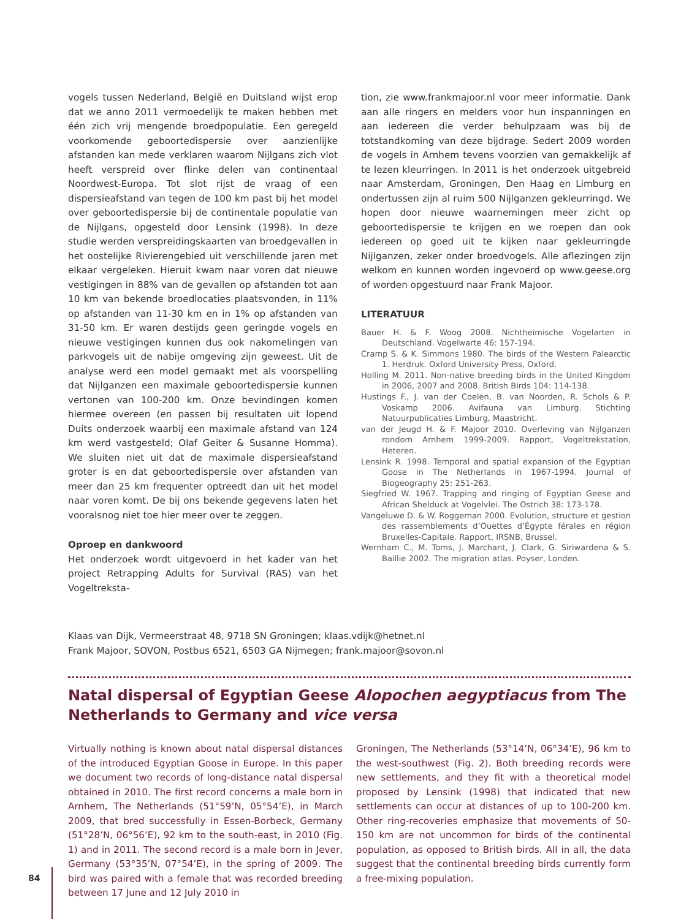vogels tussen Nederland, België en Duitsland wijst erop dat we anno 2011 vermoedelijk te maken hebben met één zich vrij mengende broedpopulatie. Een geregeld voorkomende geboortedispersie over aanzienlijke afstanden kan mede verklaren waarom Nijlgans zich vlot heeft verspreid over flinke delen van continentaal Noordwest-Europa. Tot slot rijst de vraag of een dispersieafstand van tegen de 100 km past bij het model over geboortedispersie bij de continentale populatie van de Nijlgans, opgesteld door Lensink (1998). In deze studie werden verspreidingskaarten van broedgevallen in het oostelijke Rivierengebied uit verschillende jaren met elkaar vergeleken. Hieruit kwam naar voren dat nieuwe vestigingen in 88% van de gevallen op afstanden tot aan 10 km van bekende broedlocaties plaatsvonden, in 11% op afstanden van 11-30 km en in 1% op afstanden van 31-50 km. Er waren destijds geen geringde vogels en nieuwe vestigingen kunnen dus ook nakomelingen van parkvogels uit de nabije omgeving zijn geweest. Uit de analyse werd een model gemaakt met als voorspelling dat Nijlganzen een maximale geboortedispersie kunnen vertonen van 100-200 km. Onze bevindingen komen hiermee overeen (en passen bij resultaten uit lopend Duits onderzoek waarbij een maximale afstand van 124 km werd vastgesteld; Olaf Geiter & Susanne Homma). We sluiten niet uit dat de maximale dispersieafstand groter is en dat geboortedispersie over afstanden van meer dan 25 km frequenter optreedt dan uit het model naar voren komt. De bij ons bekende gegevens laten het vooralsnog niet toe hier meer over te zeggen.
Oproep en dankwoord
Het onderzoek wordt uitgevoerd in het kader van het project Retrapping Adults for Survival (RAS) van het Vogeltreksta-
tion, zie www.frankmajoor.nl voor meer informatie. Dank aan alle ringers en melders voor hun inspanningen en aan iedereen die verder behulpzaam was bij de totstandkoming van deze bijdrage. Sedert 2009 worden de vogels in Arnhem tevens voorzien van gemakkelijk af te lezen kleurringen. In 2011 is het onderzoek uitgebreid naar Amsterdam, Groningen, Den Haag en Limburg en ondertussen zijn al ruim 500 Nijlganzen gekleurringd. We hopen door nieuwe waarnemingen meer zicht op geboortedispersie te krijgen en we roepen dan ook iedereen op goed uit te kijken naar gekleurringde Nijlganzen, zeker onder broedvogels. Alle aflezingen zijn welkom en kunnen worden ingevoerd op www.geese.org of worden opgestuurd naar Frank Majoor.
LITERATUUR
Bauer H. & F. Woog 2008. Nichtheimische Vogelarten in Deutschland. Vogelwarte 46: 157-194.
Cramp S. & K. Simmons 1980. The birds of the Western Palearctic 1. Herdruk. Oxford University Press, Oxford.
Holling M. 2011. Non-native breeding birds in the United Kingdom in 2006, 2007 and 2008. British Birds 104: 114-138.
Hustings F., J. van der Coelen, B. van Noorden, R. Schols & P. Voskamp 2006. Avifauna van Limburg. Stichting Natuurpublicaties Limburg, Maastricht.
van der Jeugd H. & F. Majoor 2010. Overleving van Nijlganzen rondom Arnhem 1999-2009. Rapport, Vogeltrekstation, Heteren.
Lensink R. 1998. Temporal and spatial expansion of the Egyptian Goose in The Netherlands in 1967-1994. Journal of Biogeography 25: 251-263.
Siegfried W. 1967. Trapping and ringing of Egyptian Geese and African Shelduck at Vogelvlei. The Ostrich 38: 173-178.
Vangeluwe D. & W. Roggeman 2000. Evolution, structure et gestion des rassemblements d’Ouettes d’Égypte férales en région Bruxelles-Capitale. Rapport, IRSNB, Brussel.
Wernham C., M. Toms, J. Marchant, J. Clark, G. Siriwardena & S. Baillie 2002. The migration atlas. Poyser, Londen.
Klaas van Dijk, Vermeerstraat 48, 9718 SN Groningen; klaas.vdijk@hetnet.nl
Frank Majoor, SOVON, Postbus 6521, 6503 GA Nijmegen; frank.majoor@sovon.nl
Natal dispersal of Egyptian Geese Alopochen aegyptiacus from The Netherlands to Germany and vice versa
Virtually nothing is known about natal dispersal distances of the introduced Egyptian Goose in Europe. In this paper we document two records of long-distance natal dispersal obtained in 2010. The first record concerns a male born in Arnhem, The Netherlands (51°59’N, 05°54’E), in March 2009, that bred successfully in Essen-Borbeck, Germany (51°28’N, 06°56’E), 92 km to the south-east, in 2010 (Fig. 1) and in 2011. The second record is a male born in Jever, Germany (53°35’N, 07°54’E), in the spring of 2009. The bird was paired with a female that was recorded breeding between 17 June and 12 July 2010 in
Groningen, The Netherlands (53°14’N, 06°34’E), 96 km to the west-southwest (Fig. 2). Both breeding records were new settlements, and they fit with a theoretical model proposed by Lensink (1998) that indicated that new settlements can occur at distances of up to 100-200 km. Other ring-recoveries emphasize that movements of 50-150 km are not uncommon for birds of the continental population, as opposed to British birds. All in all, the data suggest that the continental breeding birds currently form a free-mixing population.
84